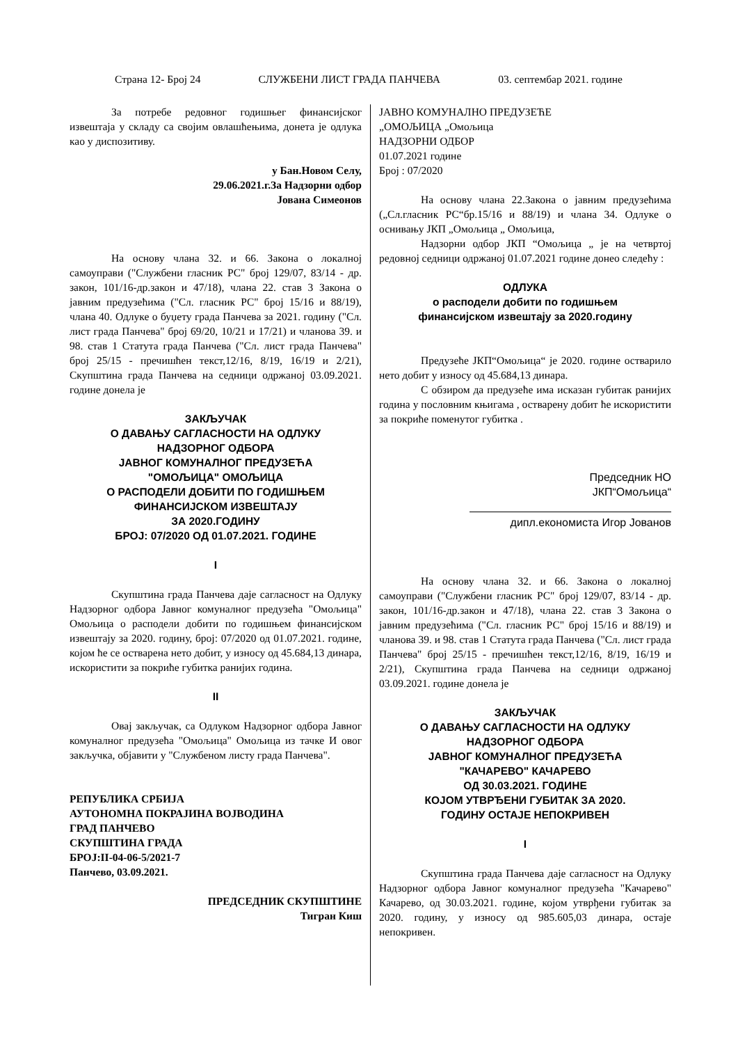Страна 12- Број 24 СЛУЖБЕНИ ЛИСТ ГРАДА ПАНЧЕВА 03. септембар 2021. године
За потребе редовног годишњег финансијског извештаја у складу са својим овлашћењима, донета је одлука као у диспозитиву.
у Бан.Новом Селу,
29.06.2021.г.За Надзорни одбор
Јована Симеонов
На основу члана 32. и 66. Закона о локалној самоуправи ("Службени гласник РС" број 129/07, 83/14 - др. закон, 101/16-др.закон и 47/18), члана 22. став 3 Закона о јавним предузећима ("Сл. гласник РС" број 15/16 и 88/19), члана 40. Одлуке о буџету града Панчева за 2021. годину ("Сл. лист града Панчева" број 69/20, 10/21 и 17/21) и чланова 39. и 98. став 1 Статута града Панчева ("Сл. лист града Панчева" број 25/15 - пречишћен текст,12/16, 8/19, 16/19 и 2/21), Скупштина града Панчева на седници одржаној 03.09.2021. године донела је
ЗАКЉУЧАК
О ДАВАЊУ САГЛАСНОСТИ НА ОДЛУКУ
НАДЗОРНОГ ОДБОРА
ЈАВНОГ КОМУНАЛНОГ ПРЕДУЗЕЋА
"ОМОЉИЦА" ОМОЉИЦА
О РАСПОДЕЛИ ДОБИТИ ПО ГОДИШЊЕМ
ФИНАНСИЈСКОМ ИЗВЕШТАЈУ
ЗА 2020.ГОДИНУ
БРОЈ: 07/2020 ОД 01.07.2021. ГОДИНЕ
I
Скупштина града Панчева даје сагласност на Одлуку Надзорног одбора Јавног комуналног предузећа "Омољица" Омољица о расподели добити по годишњем финансијском извештају за 2020. годину, број: 07/2020 од 01.07.2021. године, којом ће се остварена нето добит, у износу од 45.684,13 динара, искористити за покриће губитка ранијих година.
II
Овај закључак, са Одлуком Надзорног одбора Јавног комуналног предузећа "Омољица" Омољица из тачке И овог закључка, објавити у "Службеном листу града Панчева".
РЕПУБЛИКА СРБИЈА
АУТОНОМНА ПОКРАЈИНА ВОЈВОДИНА
ГРАД ПАНЧЕВО
СКУПШТИНА ГРАДА
БРОЈ:II-04-06-5/2021-7
Панчево, 03.09.2021.
ПРЕДСЕДНИК СКУПШТИНЕ
Тигран Киш
ЈАВНО КОМУНАЛНО ПРЕДУЗЕЋЕ
„ОМОЉИЦА „Омољица
НАДЗОРНИ ОДБОР
01.07.2021 године
Број : 07/2020
На основу члана 22.Закона о јавним предузећима („Сл.гласник РС“бр.15/16 и 88/19) и члана 34. Одлуке о оснивању ЈКП „Омољица „ Омољица,
Надзорни одбор ЈКП “Омољица „ је на четвртој редовној седници одржаној 01.07.2021 године донео следећу :
ОДЛУКА
о расподели добити по годишњем
финансијском извештају за 2020.годину
Предузеће ЈКП“Омољица“ је 2020. године остварило нето добит у износу од 45.684,13 динара.
С обзиром да предузеће има исказан губитак ранијих година у пословним књигама , остварену добит ће искористити за покриће поменутог губитка .
Председник НО
ЈКП“Омољица“
дипл.економиста Игор Јованов
На основу члана 32. и 66. Закона о локалној самоуправи ("Службени гласник РС" број 129/07, 83/14 - др. закон, 101/16-др.закон и 47/18), члана 22. став 3 Закона о јавним предузећима ("Сл. гласник РС" број 15/16 и 88/19) и чланова 39. и 98. став 1 Статута града Панчева ("Сл. лист града Панчева" број 25/15 - пречишћен текст,12/16, 8/19, 16/19 и 2/21), Скупштина града Панчева на седници одржаној 03.09.2021. године донела је
ЗАКЉУЧАК
О ДАВАЊУ САГЛАСНОСТИ НА ОДЛУКУ
НАДЗОРНОГ ОДБОРА
ЈАВНОГ КОМУНАЛНОГ ПРЕДУЗЕЋА
"КАЧАРЕВО" КАЧАРЕВО
ОД 30.03.2021. ГОДИНЕ
КОЈОМ УТВРЂЕНИ ГУБИТАК ЗА 2020.
ГОДИНУ ОСТАЈЕ НЕПОКРИВЕН
I
Скупштина града Панчева даје сагласност на Одлуку Надзорног одбора Јавног комуналног предузећа "Качарево" Качарево, од 30.03.2021. године, којом утврђени губитак за 2020. годину, у износу од 985.605,03 динара, остаје непокривен.